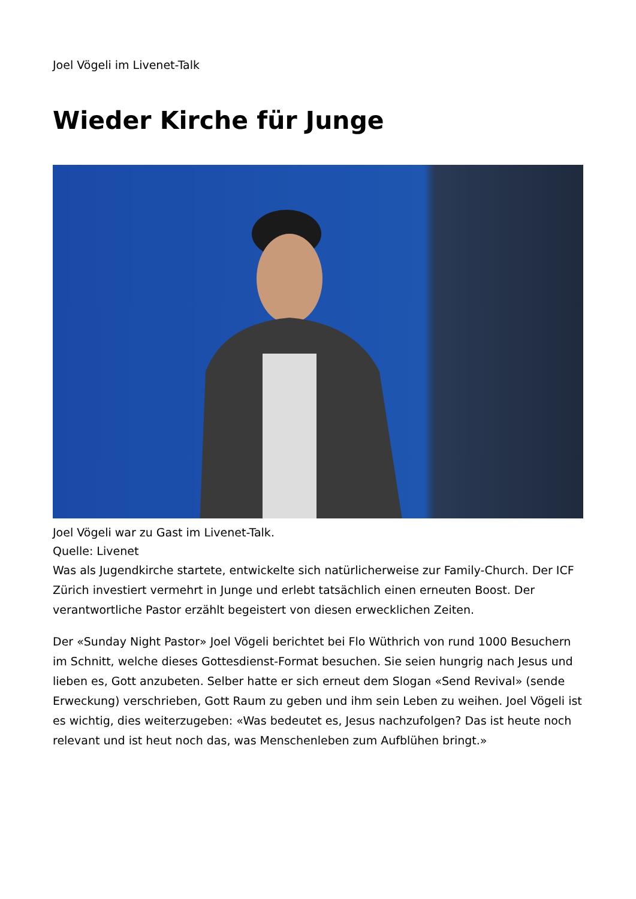Joel Vögeli im Livenet-Talk
Wieder Kirche für Junge
Joel Vögeli war zu Gast im Livenet-Talk.
Quelle: Livenet
Was als Jugendkirche startete, entwickelte sich natürlicherweise zur Family-Church. Der ICF Zürich investiert vermehrt in Junge und erlebt tatsächlich einen erneuten Boost. Der verantwortliche Pastor erzählt begeistert von diesen erwecklichen Zeiten.
Der «Sunday Night Pastor» Joel Vögeli berichtet bei Flo Wüthrich von rund 1000 Besuchern im Schnitt, welche dieses Gottesdienst-Format besuchen. Sie seien hungrig nach Jesus und lieben es, Gott anzubeten. Selber hatte er sich erneut dem Slogan «Send Revival» (sende Erweckung) verschrieben, Gott Raum zu geben und ihm sein Leben zu weihen. Joel Vögeli ist es wichtig, dies weiterzugeben: «Was bedeutet es, Jesus nachzufolgen? Das ist heute noch relevant und ist heut noch das, was Menschenleben zum Aufblühen bringt.»